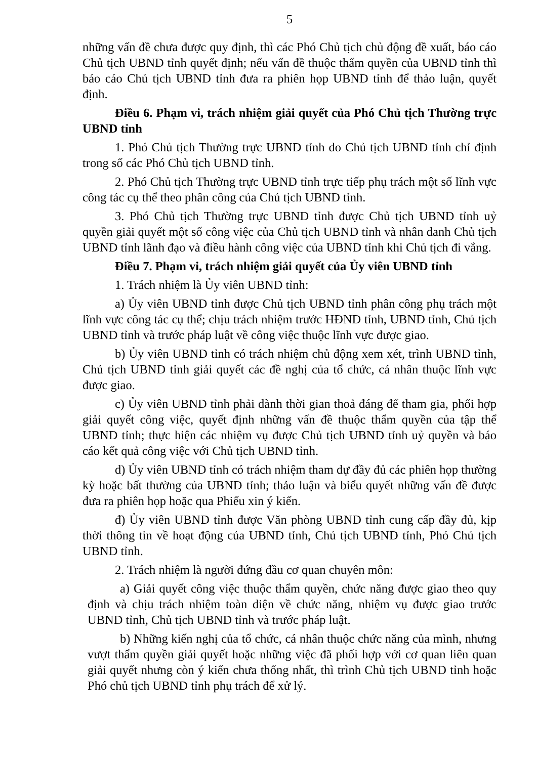5
những vấn đề chưa được quy định, thì các Phó Chủ tịch chủ động đề xuất, báo cáo Chủ tịch UBND tỉnh quyết định; nếu vấn đề thuộc thẩm quyền của UBND tỉnh thì báo cáo Chủ tịch UBND tỉnh đưa ra phiên họp UBND tỉnh để thảo luận, quyết định.
Điều 6. Phạm vi, trách nhiệm giải quyết của Phó Chủ tịch Thường trực UBND tỉnh
1. Phó Chủ tịch Thường trực UBND tỉnh do Chủ tịch UBND tỉnh chỉ định trong số các Phó Chủ tịch UBND tỉnh.
2. Phó Chủ tịch Thường trực UBND tỉnh trực tiếp phụ trách một số lĩnh vực công tác cụ thể theo phân công của Chủ tịch UBND tỉnh.
3. Phó Chủ tịch Thường trực UBND tỉnh được Chủ tịch UBND tỉnh uỷ quyền giải quyết một số công việc của Chủ tịch UBND tỉnh và nhân danh Chủ tịch UBND tỉnh lãnh đạo và điều hành công việc của UBND tỉnh khi Chủ tịch đi vắng.
Điều 7. Phạm vi, trách nhiệm giải quyết của Ủy viên UBND tỉnh
1. Trách nhiệm là Ủy viên UBND tỉnh:
a) Ủy viên UBND tỉnh được Chủ tịch UBND tỉnh phân công phụ trách một lĩnh vực công tác cụ thể; chịu trách nhiệm trước HĐND tỉnh, UBND tỉnh, Chủ tịch UBND tỉnh và trước pháp luật về công việc thuộc lĩnh vực được giao.
b) Ủy viên UBND tỉnh có trách nhiệm chủ động xem xét, trình UBND tỉnh, Chủ tịch UBND tỉnh giải quyết các đề nghị của tổ chức, cá nhân thuộc lĩnh vực được giao.
c) Ủy viên UBND tỉnh phải dành thời gian thoả đáng để tham gia, phối hợp giải quyết công việc, quyết định những vấn đề thuộc thẩm quyền của tập thể UBND tỉnh; thực hiện các nhiệm vụ được Chủ tịch UBND tỉnh uỷ quyền và báo cáo kết quả công việc với Chủ tịch UBND tỉnh.
d) Ủy viên UBND tỉnh có trách nhiệm tham dự đầy đủ các phiên họp thường kỳ hoặc bất thường của UBND tỉnh; thảo luận và biểu quyết những vấn đề được đưa ra phiên họp hoặc qua Phiếu xin ý kiến.
đ) Ủy viên UBND tỉnh được Văn phòng UBND tỉnh cung cấp đầy đủ, kịp thời thông tin về hoạt động của UBND tỉnh, Chủ tịch UBND tỉnh, Phó Chủ tịch UBND tỉnh.
2. Trách nhiệm là người đứng đầu cơ quan chuyên môn:
a) Giải quyết công việc thuộc thẩm quyền, chức năng được giao theo quy định và chịu trách nhiệm toàn diện về chức năng, nhiệm vụ được giao trước UBND tỉnh, Chủ tịch UBND tỉnh và trước pháp luật.
b) Những kiến nghị của tổ chức, cá nhân thuộc chức năng của mình, nhưng vượt thẩm quyền giải quyết hoặc những việc đã phối hợp với cơ quan liên quan giải quyết nhưng còn ý kiến chưa thống nhất, thì trình Chủ tịch UBND tỉnh hoặc Phó chủ tịch UBND tỉnh phụ trách để xử lý.